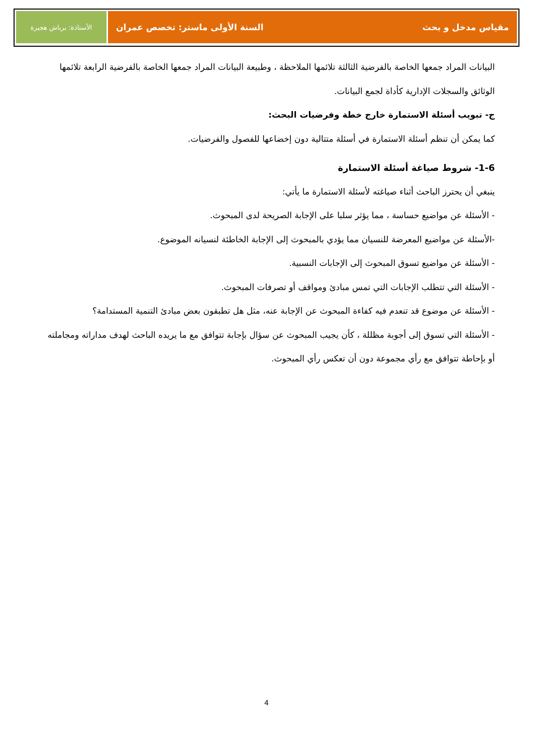مقياس مدخل و بحث السنة الأولى ماستر: تخصص عمران
الأستاذة: برباش هجيرة
البيانات المراد جمعها الخاصة بالفرضية الثالثة تلائمها الملاحظة ، وطبيعة البيانات المراد جمعها الخاصة بالفرضية الرابعة تلائمها الوثائق والسجلات الإدارية كأداة لجمع البيانات.
ج- تبويب أسئلة الاستمارة خارج خطة وفرضيات البحث:
كما يمكن أن تنظم أسئلة الاستمارة في أسئلة متتالية دون إخضاعها للفصول والفرضيات.
1-6- شروط صياغة أسئلة الاستمارة
ينبغي أن يحترز الباحث أثناء صياغته لأسئلة الاستمارة ما يأتي:
- الأسئلة عن مواضيع حساسة ، مما يؤثر سلبا على الإجابة الصريحة لدى المبحوث.
-الأسئلة عن مواضيع المعرضة للنسيان مما يؤدي بالمبحوث إلى الإجابة الخاطئة لنسيانه الموضوع.
- الأسئلة عن مواضيع تسوق المبحوث إلى الإجابات النسبية.
- الأسئلة التي تتطلب الإجابات التي تمس مبادئ ومواقف أو تصرفات المبحوث.
- الأسئلة عن موضوع قد تنعدم فيه كفاءة المبحوث عن الإجابة عنه، مثل هل تطبقون بعض مبادئ التنمية المستدامة؟
- الأسئلة التي تسوق إلى أجوبة مظللة ، كأن يجيب المبحوث عن سؤال بإجابة تتوافق مع ما يريده الباحث لهدف مداراته ومجاملته أو بإحاطة تتوافق مع رأي مجموعة دون أن تعكس رأي المبحوث.
4